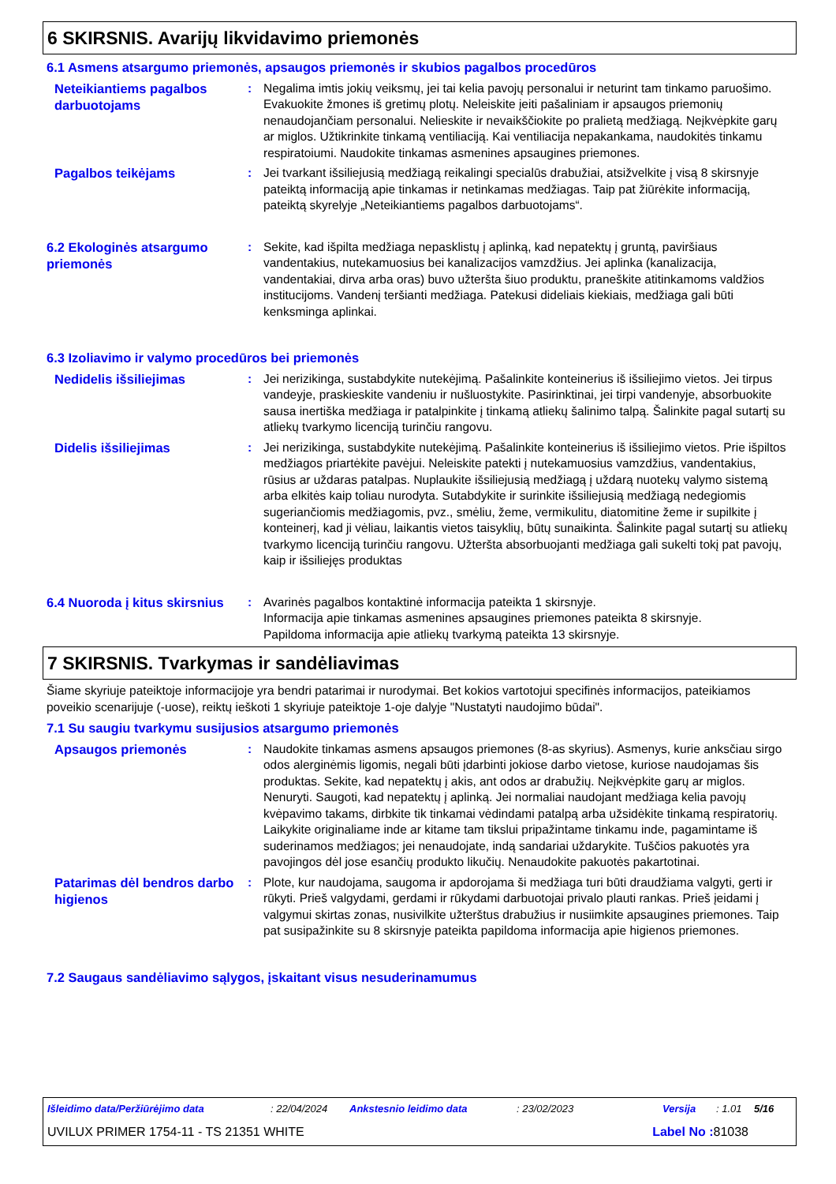6 SKIRSNIS. Avarijų likvidavimo priemonės
6.1 Asmens atsargumo priemonės, apsaugos priemonės ir skubios pagalbos procedūros
Neteikiantiems pagalbos darbuotojams
: Negalima imtis jokių veiksmų, jei tai kelia pavojų personalui ir neturint tam tinkamo paruošimo. Evakuokite žmones iš gretimų plotų. Neleiskite įeiti pašaliniam ir apsaugos priemonių nenaudojančiam personalui. Nelieskite ir nevaikščiokite po pralietą medžiagą. Neįkvėpkite garų ar miglos. Užtikrinkite tinkamą ventiliaciją. Kai ventiliacija nepakankama, naudokitės tinkamu respiratoiumi. Naudokite tinkamas asmenines apsaugines priemones.
Pagalbos teikėjams
: Jei tvarkant išsiliejusią medžiagą reikalingi specialūs drabužiai, atsižvelkite į visą 8 skirsnyje pateiktą informaciją apie tinkamas ir netinkamas medžiagas. Taip pat žiūrėkite informaciją, pateiktą skyrelyje „Neteikiantiems pagalbos darbuotojams“.
6.2 Ekologinės atsargumo priemonės
: Sekite, kad išpilta medžiaga nepasklistų į aplinką, kad nepatektų į gruntą, paviršiaus vandentakius, nutekamuosius bei kanalizacijos vamzdžius. Jei aplinka (kanalizacija, vandentakiai, dirva arba oras) buvo užteršta šiuo produktu, praneškite atitinkamoms valdžios institucijoms. Vandenį teršianti medžiaga. Patekusi dideliais kiekiais, medžiaga gali būti kenksminga aplinkai.
6.3 Izoliavimo ir valymo procedūros bei priemonės
Nedidelis išsiliejimas
: Jei nerizikinga, sustabdykite nutekėjimą. Pašalinkite konteinerius iš išsiliejimo vietos. Jei tirpus vandeyje, praskieskite vandeniu ir nušluostykite. Pasirinktinai, jei tirpi vandenyje, absorbuokite sausa inertiška medžiaga ir patalpinkite į tinkamą atliekų šalinimo talpą. Šalinkite pagal sutartį su atliekų tvarkymo licenciją turinčiu rangovu.
Didelis išsiliejimas
: Jei nerizikinga, sustabdykite nutekėjimą. Pašalinkite konteinerius iš išsiliejimo vietos. Prie išpiltos medžiagos priartėkite pavėjui. Neleiskite patekti į nutekamuosius vamzdžius, vandentakius, rūsius ar uždaras patalpas. Nuplaukite išsiliejusią medžiagą į uždarą nuotekų valymo sistemą arba elkitės kaip toliau nurodyta. Sutabdykite ir surinkite išsiliejusią medžiagą nedegiomis sugeriančiomis medžiagomis, pvz., smėliu, žeme, vermikulitu, diatomitine žeme ir supilkite į konteinerį, kad ji vėliau, laikantis vietos taisyklių, būtų sunaikinta. Šalinkite pagal sutartį su atliekų tvarkymo licenciją turinčiu rangovu. Užteršta absorbuojanti medžiaga gali sukelti tokį pat pavojų, kaip ir išsiliejęs produktas
6.4 Nuoroda į kitus skirsnius
: Avarinės pagalbos kontaktinė informacija pateikta 1 skirsnyje.
Informacija apie tinkamas asmenines apsaugines priemones pateikta 8 skirsnyje.
Papildoma informacija apie atliekų tvarkymą pateikta 13 skirsnyje.
7 SKIRSNIS. Tvarkymas ir sandėliavimas
Šiame skyriuje pateiktoje informacijoje yra bendri patarimai ir nurodymai. Bet kokios vartotojui specifinės informacijos, pateikiamos poveikio scenarijuje (-uose), reiktų ieškoti 1 skyriuje pateiktoje 1-oje dalyje "Nustatyti naudojimo būdai".
7.1 Su saugiu tvarkymu susijusios atsargumo priemonės
Apsaugos priemonės
: Naudokite tinkamas asmens apsaugos priemones (8-as skyrius). Asmenys, kurie anksčiau sirgo odos alerginėmis ligomis, negali būti įdarbinti jokiose darbo vietose, kuriose naudojamas šis produktas. Sekite, kad nepatektų į akis, ant odos ar drabužių. Neįkvėpkite garų ar miglos. Nenuryti. Saugoti, kad nepatektų į aplinką. Jei normaliai naudojant medžiaga kelia pavojų kvėpavimo takams, dirbkite tik tinkamai vėdindami patalpą arba užsidėkite tinkamą respiratorių. Laikykite originaliame inde ar kitame tam tikslui pripažintame tinkamu inde, pagamintame iš suderinamos medžiagos; jei nenaudojate, indą sandariai uždarykite. Tuščios pakuotės yra pavojingos dėl jose esančių produkto likučių. Nenaudokite pakuotės pakartotinai.
Patarimas dėl bendros darbo higienos
: Plote, kur naudojama, saugoma ir apdorojama ši medžiaga turi būti draudžiama valgyti, gerti ir rūkyti. Prieš valgydami, gerdami ir rūkydami darbuotojai privalo plauti rankas. Prieš įeidami į valgymui skirtas zonas, nusivilkite užterštus drabužius ir nusiimkite apsaugines priemones. Taip pat susipažinkite su 8 skirsnyje pateikta papildoma informacija apie higienos priemones.
7.2 Saugaus sandėliavimo sąlygos, įskaitant visus nesuderinamumus
Išleidimo data/Peržiūrėjimo data: 22/04/2024 Ankstesnio leidimo data: 23/02/2023 Versija: 1.01 5/16
UVILUX PRIMER 1754-11 - TS 21351 WHITE Label No : 81038